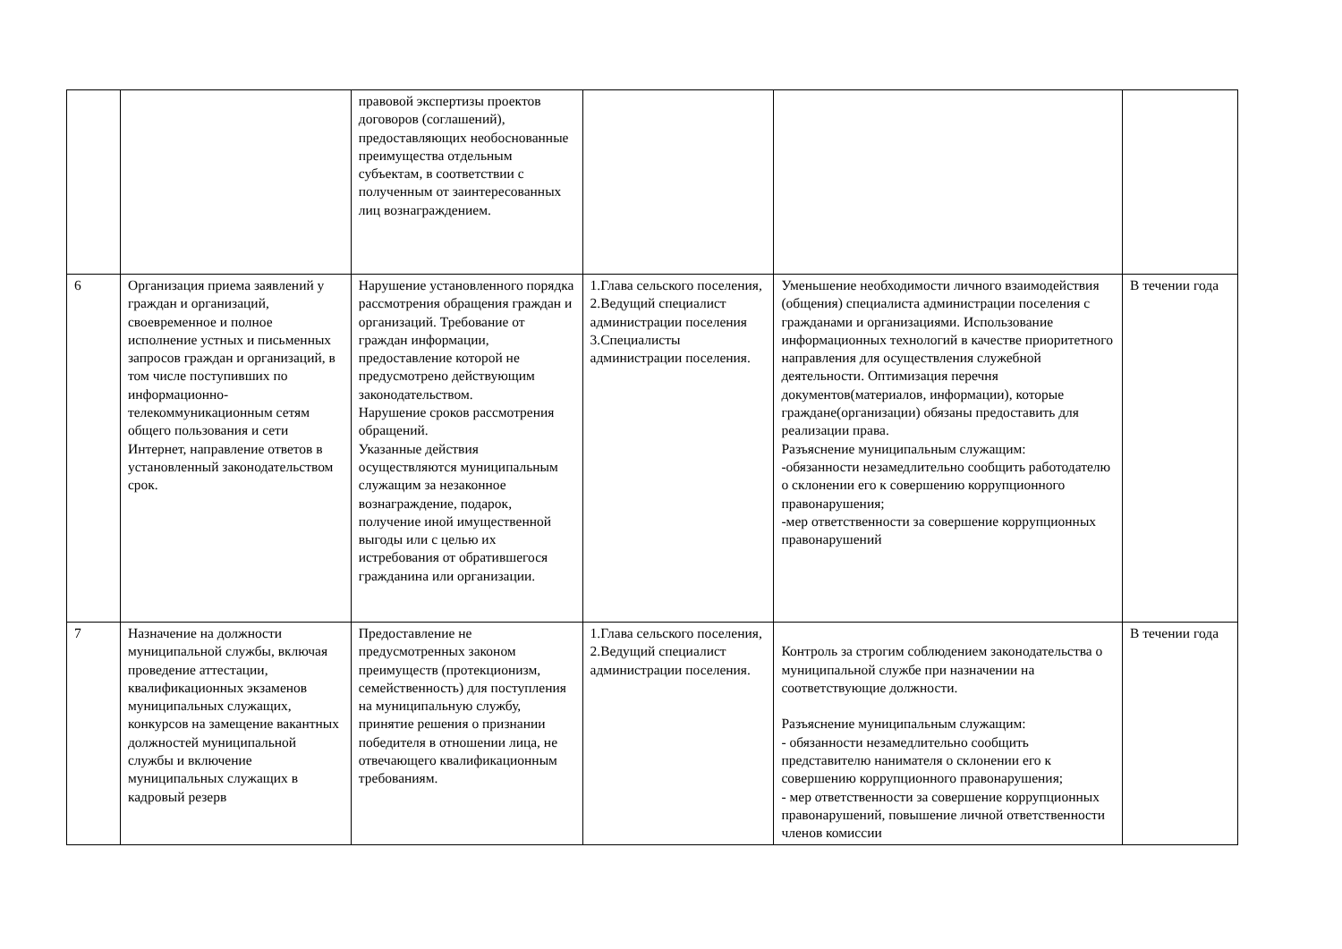| | | правовой экспертизы проектов договоров (соглашений), предоставляющих необоснованные преимущества отдельным субъектам, в соответствии с полученным от заинтересованных лиц вознаграждением. | | | |
| 6 | Организация приема заявлений у граждан и организаций, своевременное и полное исполнение устных и письменных запросов граждан и организаций, в том числе поступивших по информационно-телекоммуникационным сетям общего пользования и сети Интернет, направление ответов в установленный законодательством срок. | Нарушение установленного порядка рассмотрения обращения граждан и организаций. Требование от граждан информации, предоставление которой не предусмотрено действующим законодательством. Нарушение сроков рассмотрения обращений. Указанные действия осуществляются муниципальным служащим за незаконное вознаграждение, подарок, получение иной имущественной выгоды или с целью их истребования от обратившегося гражданина или организации. | 1.Глава сельского поселения, 2.Ведущий специалист администрации поселения 3.Специалисты администрации поселения. | Уменьшение необходимости личного взаимодействия (общения) специалиста администрации поселения с гражданами и организациями. Использование информационных технологий в качестве приоритетного направления для осуществления служебной деятельности. Оптимизация перечня документов(материалов, информации), которые граждане(организации) обязаны предоставить для реализации права. Разъяснение муниципальным служащим: -обязанности незамедлительно сообщить работодателю о склонении его к совершению коррупционного правонарушения; -мер ответственности за совершение коррупционных правонарушений | В течении года |
| 7 | Назначение на должности муниципальной службы, включая проведение аттестации, квалификационных экзаменов муниципальных служащих, конкурсов на замещение вакантных должностей муниципальной службы и включение муниципальных служащих в кадровый резерв | Предоставление не предусмотренных законом преимуществ (протекционизм, семейственность) для поступления на муниципальную службу, принятие решения о признании победителя в отношении лица, не отвечающего квалификационным требованиям. | 1.Глава сельского поселения, 2.Ведущий специалист администрации поселения. | Контроль за строгим соблюдением законодательства о муниципальной службе при назначении на соответствующие должности. Разъяснение муниципальным служащим: - обязанности незамедлительно сообщить представителю нанимателя о склонении его к совершению коррупционного правонарушения; - мер ответственности за совершение коррупционных правонарушений, повышение личной ответственности членов комиссии | В течении года |